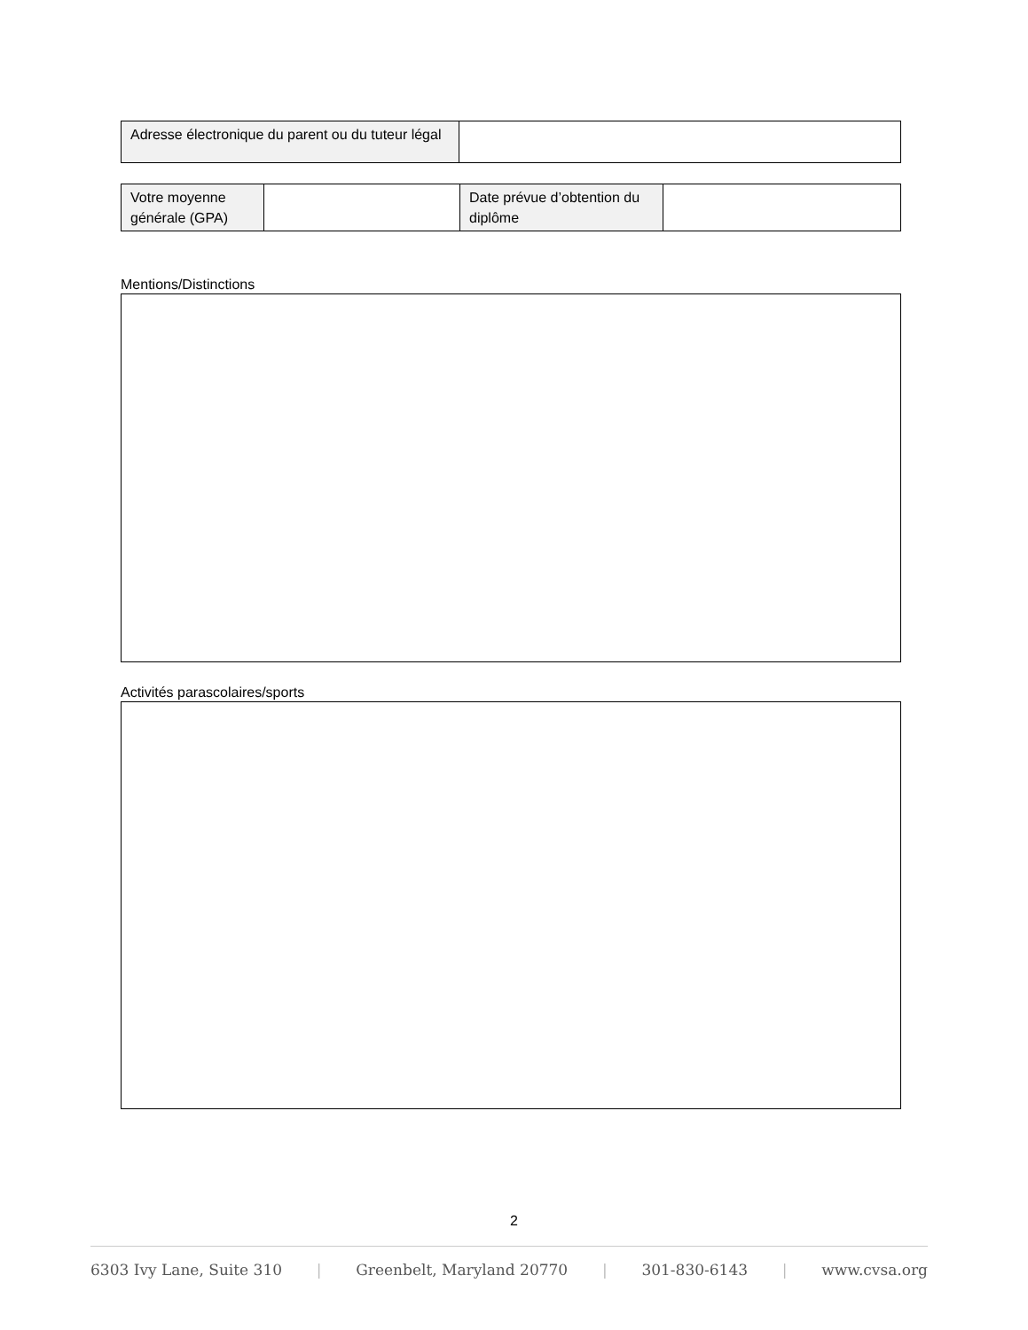| Adresse électronique du parent ou du tuteur légal | |
| Votre moyenne générale (GPA) | | Date prévue d’obtention du diplôme | |
Mentions/Distinctions
Activités parascolaires/sports
2
6303 Ivy Lane, Suite 310 | Greenbelt, Maryland 20770 | 301-830-6143 | www.cvsa.org